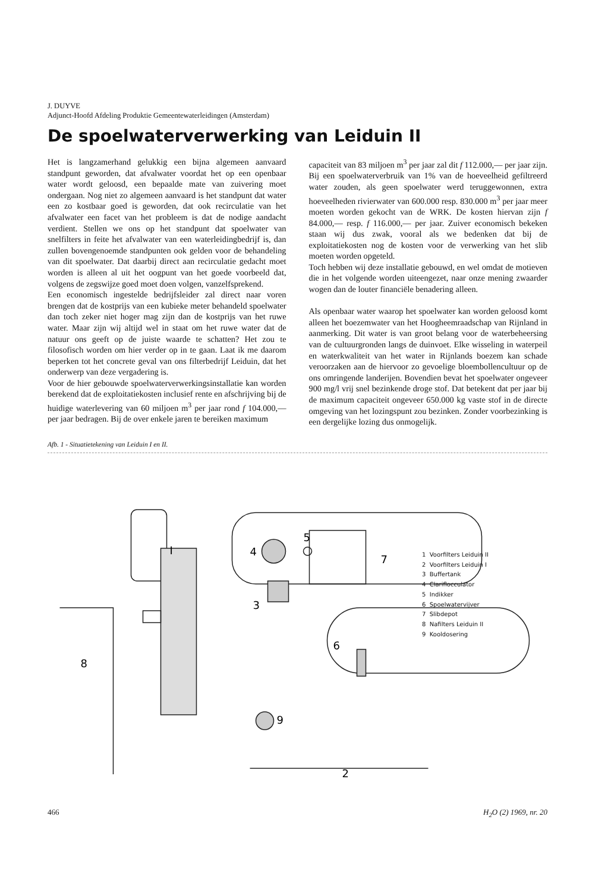J. DUYVE
Adjunct-Hoofd Afdeling Produktie Gemeentewaterleidingen (Amsterdam)
De spoelwaterverwerking van Leiduin II
Het is langzamerhand gelukkig een bijna algemeen aanvaard standpunt geworden, dat afvalwater voordat het op een openbaar water wordt geloosd, een bepaalde mate van zuivering moet ondergaan. Nog niet zo algemeen aanvaard is het standpunt dat water een zo kostbaar goed is geworden, dat ook recirculatie van het afvalwater een facet van het probleem is dat de nodige aandacht verdient. Stellen we ons op het standpunt dat spoelwater van snelfilters in feite het afvalwater van een waterleidingbedrijf is, dan zullen bovengenoemde standpunten ook gelden voor de behandeling van dit spoelwater. Dat daarbij direct aan recirculatie gedacht moet worden is alleen al uit het oogpunt van het goede voorbeeld dat, volgens de zegswijze goed moet doen volgen, vanzelfsprekend.
Een economisch ingestelde bedrijfsleider zal direct naar voren brengen dat de kostprijs van een kubieke meter behandeld spoelwater dan toch zeker niet hoger mag zijn dan de kostprijs van het ruwe water. Maar zijn wij altijd wel in staat om het ruwe water dat de natuur ons geeft op de juiste waarde te schatten? Het zou te filosofisch worden om hier verder op in te gaan. Laat ik me daarom beperken tot het concrete geval van ons filterbedrijf Leiduin, dat het onderwerp van deze vergadering is.
Voor de hier gebouwde spoelwaterverwerkingsinstallatie kan worden berekend dat de exploitatiekosten inclusief rente en afschrijving bij de huidige waterlevering van 60 miljoen m<sup>3</sup> per jaar rond f 104.000,— per jaar bedragen. Bij de over enkele jaren te bereiken maximum
capaciteit van 83 miljoen m<sup>3</sup> per jaar zal dit f 112.000,— per jaar zijn. Bij een spoelwaterverbruik van 1% van de hoeveelheid gefiltreerd water zouden, als geen spoelwater werd teruggewonnen, extra hoeveelheden rivierwater van 600.000 resp. 830.000 m<sup>3</sup> per jaar meer moeten worden gekocht van de WRK. De kosten hiervan zijn f 84.000,— resp. f 116.000,— per jaar. Zuiver economisch bekeken staan wij dus zwak, vooral als we bedenken dat bij de exploitatiekosten nog de kosten voor de verwerking van het slib moeten worden opgeteld.
Toch hebben wij deze installatie gebouwd, en wel omdat de motieven die in het volgende worden uiteengezet, naar onze mening zwaarder wogen dan de louter financiële benadering alleen.
Als openbaar water waarop het spoelwater kan worden geloosd komt alleen het boezemwater van het Hoogheemraadschap van Rijnland in aanmerking. Dit water is van groot belang voor de waterbeheersing van de cultuurgronden langs de duinvoet. Elke wisseling in waterpeil en waterkwaliteit van het water in Rijnlands boezem kan schade veroorzaken aan de hiervoor zo gevoelige bloembollencultuur op de ons omringende landerijen. Bovendien bevat het spoelwater ongeveer 900 mg/l vrij snel bezinkende droge stof. Dat betekent dat per jaar bij de maximum capaciteit ongeveer 650.000 kg vaste stof in de directe omgeving van het lozingspunt zou bezinken. Zonder voorbezinking is een dergelijke lozing dus onmogelijk.
Afb. 1 - Situatietekening van Leiduin I en II.
I
4
5
7
3
6
9
8
2
1 Voorfilters Leiduin II
2 Voorfilters Leiduin I
3 Buffertank
4 Clariflocculator
5 Indikker
6 Spoelwatervijver
7 Slibdepot
8 Nafilters Leiduin II
9 Kooldosering
466 H<sub>2</sub>O (2) 1969, nr. 20